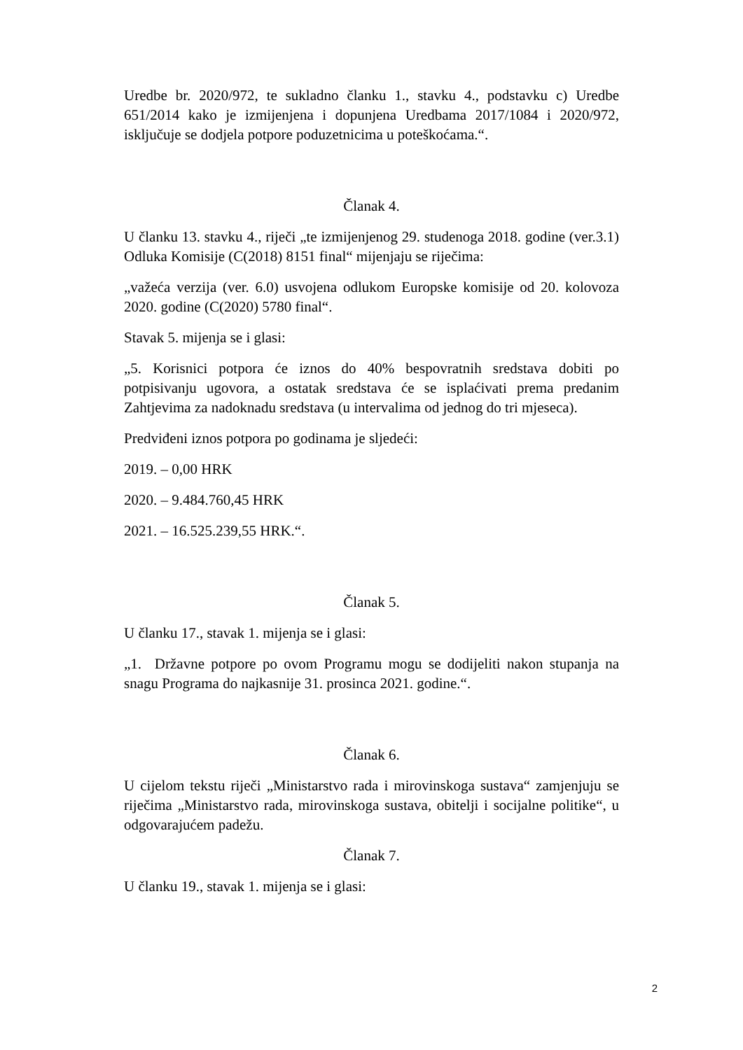Uredbe br. 2020/972, te sukladno članku 1., stavku 4., podstavku c) Uredbe 651/2014 kako je izmijenjena i dopunjena Uredbama 2017/1084 i 2020/972, isključuje se dodjela potpore poduzetnicima u poteškoćama.“.
Članak 4.
U članku 13. stavku 4., riječi „te izmijenjenog 29. studenoga 2018. godine (ver.3.1) Odluka Komisije (C(2018) 8151 final“ mijenjaju se riječima:
„važeća verzija (ver. 6.0) usvojena odlukom Europske komisije od 20. kolovoza 2020. godine (C(2020) 5780 final“.
Stavak 5. mijenja se i glasi:
„5. Korisnici potpora će iznos do 40% bespovratnih sredstava dobiti po potpisivanju ugovora, a ostatak sredstava će se isplaćivati prema predanim Zahtjevima za nadoknadu sredstava (u intervalima od jednog do tri mjeseca).
Predviđeni iznos potpora po godinama je sljedeći:
2019. – 0,00 HRK
2020. – 9.484.760,45 HRK
2021. – 16.525.239,55 HRK.“.
Članak 5.
U članku 17., stavak 1. mijenja se i glasi:
„1. Državne potpore po ovom Programu mogu se dodijeliti nakon stupanja na snagu Programa do najkasnije 31. prosinca 2021. godine.“.
Članak 6.
U cijelom tekstu riječi „Ministarstvo rada i mirovinskoga sustava“ zamjenjuju se riječima „Ministarstvo rada, mirovinskoga sustava, obitelji i socijalne politike“, u odgovarajućem padežu.
Članak 7.
U članku 19., stavak 1. mijenja se i glasi:
2